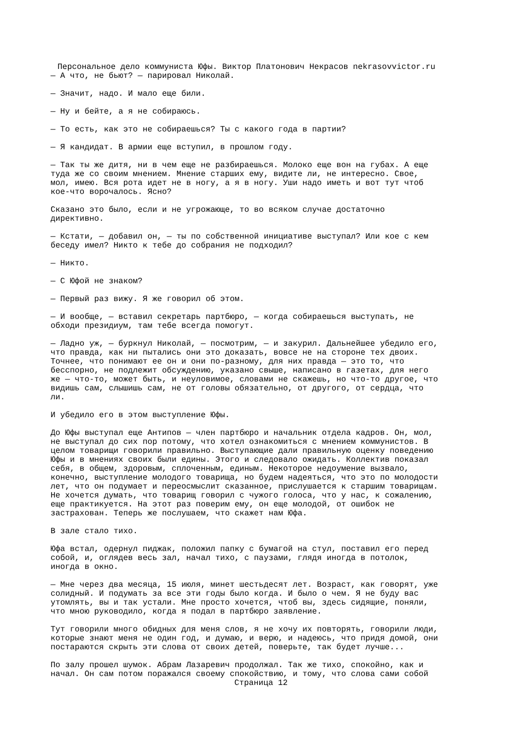Персональное дело коммуниста Юфы. Виктор Платонович Некрасов nekrasovvictor.ru
— А что, не бьют? — парировал Николай.
— Значит, надо. И мало еще били.
— Ну и бейте, а я не собираюсь.
— То есть, как это не собираешься? Ты с какого года в партии?
— Я кандидат. В армии еще вступил, в прошлом году.
— Так ты же дитя, ни в чем еще не разбираешься. Молоко еще вон на губах. А еще
туда же со своим мнением. Мнение старших ему, видите ли, не интересно. Свое,
мол, имею. Вся рота идет не в ногу, а я в ногу. Уши надо иметь и вот тут чтоб
кое-что ворочалось. Ясно?
Сказано это было, если и не угрожающе, то во всяком случае достаточно
директивно.
— Кстати, — добавил он, — ты по собственной инициативе выступал? Или кое с кем
беседу имел? Никто к тебе до собрания не подходил?
— Никто.
— С Юфой не знаком?
— Первый раз вижу. Я же говорил об этом.
— И вообще, — вставил секретарь партбюро, — когда собираешься выступать, не
обходи президиум, там тебе всегда помогут.
— Ладно уж, — буркнул Николай, — посмотрим, — и закурил. Дальнейшее убедило его,
что правда, как ни пытались они это доказать, вовсе не на стороне тех двоих.
Точнее, что понимают ее он и они по-разному, для них правда — это то, что
бесспорно, не подлежит обсуждению, указано свыше, написано в газетах, для него
же — что-то, может быть, и неуловимое, словами не скажешь, но что-то другое, что
видишь сам, слышишь сам, не от головы обязательно, от другого, от сердца, что
ли.
И убедило его в этом выступление Юфы.
До Юфы выступал еще Антипов — член партбюро и начальник отдела кадров. Он, мол,
не выступал до сих пор потому, что хотел ознакомиться с мнением коммунистов. В
целом товарищи говорили правильно. Выступающие дали правильную оценку поведению
Юфы и в мнениях своих были едины. Этого и следовало ожидать. Коллектив показал
себя, в общем, здоровым, сплоченным, единым. Некоторое недоумение вызвало,
конечно, выступление молодого товарища, но будем надеяться, что это по молодости
лет, что он подумает и переосмыслит сказанное, прислушается к старшим товарищам.
Не хочется думать, что товарищ говорил с чужого голоса, что у нас, к сожалению,
еще практикуется. На этот раз поверим ему, он еще молодой, от ошибок не
застрахован. Теперь же послушаем, что скажет нам Юфа.
В зале стало тихо.
Юфа встал, одернул пиджак, положил папку с бумагой на стул, поставил его перед
собой, и, оглядев весь зал, начал тихо, с паузами, глядя иногда в потолок,
иногда в окно.
— Мне через два месяца, 15 июля, минет шестьдесят лет. Возраст, как говорят, уже
солидный. И подумать за все эти годы было когда. И было о чем. Я не буду вас
утомлять, вы и так устали. Мне просто хочется, чтоб вы, здесь сидящие, поняли,
что мною руководило, когда я подал в партбюро заявление.
Тут говорили много обидных для меня слов, я не хочу их повторять, говорили люди,
которые знают меня не один год, и думаю, и верю, и надеюсь, что придя домой, они
постараются скрыть эти слова от своих детей, поверьте, так будет лучше...
По залу прошел шумок. Абрам Лазаревич продолжал. Так же тихо, спокойно, как и
начал. Он сам потом поражался своему спокойствию, и тому, что слова сами собой
Страница 12